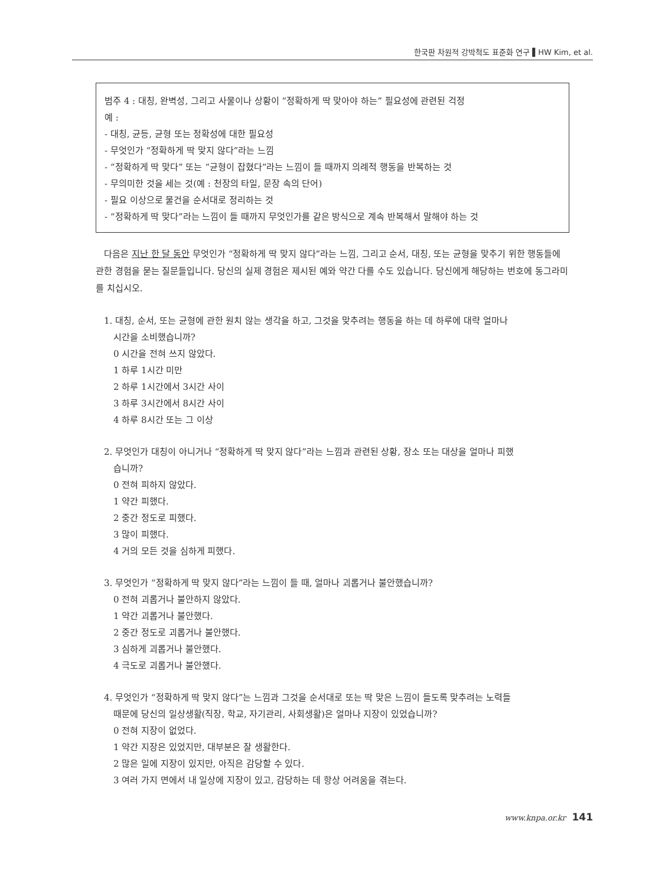한국판 차원적 강박척도 표준화 연구 ▌HW Kim, et al.
범주 4 : 대칭, 완벽성, 그리고 사물이나 상황이 “정확하게 딱 맞아야 하는” 필요성에 관련된 걱정
예 :
- 대칭, 균등, 균형 또는 정확성에 대한 필요성
- 무엇인가 “정확하게 딱 맞지 않다”라는 느낌
- “정확하게 딱 맞다” 또는 “균형이 잡혔다”라는 느낌이 들 때까지 의례적 행동을 반복하는 것
- 무의미한 것을 세는 것(예 : 천장의 타일, 문장 속의 단어)
- 필요 이상으로 물건을 순서대로 정리하는 것
- “정확하게 딱 맞다”라는 느낌이 들 때까지 무엇인가를 같은 방식으로 계속 반복해서 말해야 하는 것
다음은 지난 한 달 동안 무엇인가 “정확하게 딱 맞지 않다”라는 느낌, 그리고 순서, 대칭, 또는 균형을 맞추기 위한 행동들에 관한 경험을 묻는 질문들입니다. 당신의 실제 경험은 제시된 예와 약간 다를 수도 있습니다. 당신에게 해당하는 번호에 동그라미를 치십시오.
1. 대칭, 순서, 또는 균형에 관한 원치 않는 생각을 하고, 그것을 맞추려는 행동을 하는 데 하루에 대략 얼마나
시간을 소비했습니까?
0 시간을 전혀 쓰지 않았다.
1 하루 1시간 미만
2 하루 1시간에서 3시간 사이
3 하루 3시간에서 8시간 사이
4 하루 8시간 또는 그 이상
2. 무엇인가 대칭이 아니거나 “정확하게 딱 맞지 않다”라는 느낌과 관련된 상황, 장소 또는 대상을 얼마나 피했
습니까?
0 전혀 피하지 않았다.
1 약간 피했다.
2 중간 정도로 피했다.
3 많이 피했다.
4 거의 모든 것을 심하게 피했다.
3. 무엇인가 “정확하게 딱 맞지 않다”라는 느낌이 들 때, 얼마나 괴롭거나 불안했습니까?
0 전혀 괴롭거나 불안하지 않았다.
1 약간 괴롭거나 불안했다.
2 중간 정도로 괴롭거나 불안했다.
3 심하게 괴롭거나 불안했다.
4 극도로 괴롭거나 불안했다.
4. 무엇인가 “정확하게 딱 맞지 않다”는 느낌과 그것을 순서대로 또는 딱 맞은 느낌이 들도록 맞추려는 노력들
때문에 당신의 일상생활(직장, 학교, 자기관리, 사회생활)은 얼마나 지장이 있었습니까?
0 전혀 지장이 없었다.
1 약간 지장은 있었지만, 대부분은 잘 생활한다.
2 많은 일에 지장이 있지만, 아직은 감당할 수 있다.
3 여러 가지 면에서 내 일상에 지장이 있고, 감당하는 데 항상 어려움을 겪는다.
www.knpa.or.kr 141